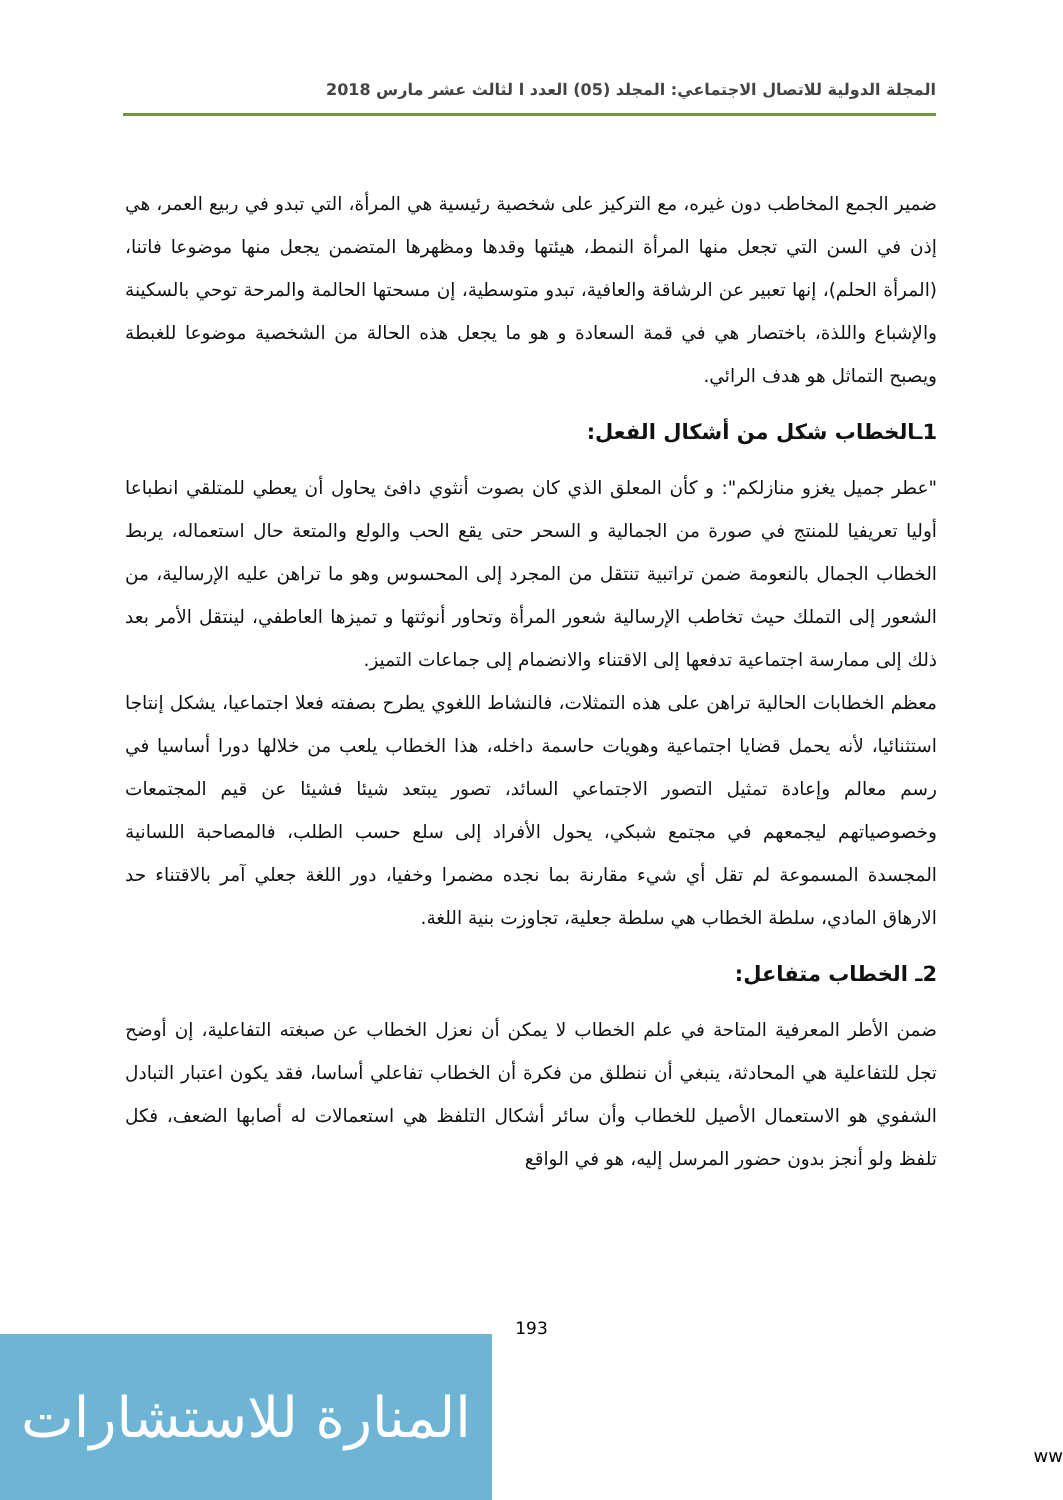المجلة الدولية للاتصال الاجتماعي: المجلد (05) العدد ا لثالث عشر مارس 2018
ضمير الجمع المخاطب دون غيره، مع التركيز على شخصية رئيسية هي المرأة، التي تبدو في ربيع العمر، هي إذن في السن التي تجعل منها المرأة النمط، هيئتها وقدها ومظهرها المتضمن يجعل منها موضوعا فاتنا، (المرأة الحلم)، إنها تعبير عن الرشاقة والعافية، تبدو متوسطية، إن مسحتها الحالمة والمرحة توحي بالسكينة والإشباع واللذة، باختصار هي في قمة السعادة و هو ما يجعل هذه الحالة من الشخصية موضوعا للغبطة ويصبح التماثل هو هدف الرائي.
1ـالخطاب شكل من أشكال الفعل:
"عطر جميل يغزو منازلكم": و كأن المعلق الذي كان بصوت أنثوي دافئ يحاول أن يعطي للمتلقي انطباعا أوليا تعريفيا للمنتج في صورة من الجمالية و السحر حتى يقع الحب والولع والمتعة حال استعماله، يربط الخطاب الجمال بالنعومة ضمن تراتبية تنتقل من المجرد إلى المحسوس وهو ما تراهن عليه الإرسالية، من الشعور إلى التملك حيث تخاطب الإرسالية شعور المرأة وتحاور أنوثتها و تميزها العاطفي، لينتقل الأمر بعد ذلك إلى ممارسة اجتماعية تدفعها إلى الاقتناء والانضمام إلى جماعات التميز.
معظم الخطابات الحالية تراهن على هذه التمثلات، فالنشاط اللغوي يطرح بصفته فعلا اجتماعيا، يشكل إنتاجا استثنائيا، لأنه يحمل قضايا اجتماعية وهويات حاسمة داخله، هذا الخطاب يلعب من خلالها دورا أساسيا في رسم معالم وإعادة تمثيل التصور الاجتماعي السائد، تصور يبتعد شيئا فشيئا عن قيم المجتمعات وخصوصياتهم ليجمعهم في مجتمع شبكي، يحول الأفراد إلى سلع حسب الطلب، فالمصاحبة اللسانية المجسدة المسموعة لم تقل أي شيء مقارنة بما نجده مضمرا وخفيا، دور اللغة جعلي آمر بالاقتناء حد الارهاق المادي، سلطة الخطاب هي سلطة جعلية، تجاوزت بنية اللغة.
2ـ الخطاب متفاعل:
ضمن الأطر المعرفية المتاحة في علم الخطاب لا يمكن أن نعزل الخطاب عن صبغته التفاعلية، إن أوضح تجل للتفاعلية هي المحادثة، ينبغي أن ننطلق من فكرة أن الخطاب تفاعلي أساسا، فقد يكون اعتبار التبادل الشفوي هو الاستعمال الأصيل للخطاب وأن سائر أشكال التلفظ هي استعمالات له أصابها الضعف، فكل تلفظ ولو أنجز بدون حضور المرسل إليه، هو في الواقع
193
المنارة للاستشارات
ww